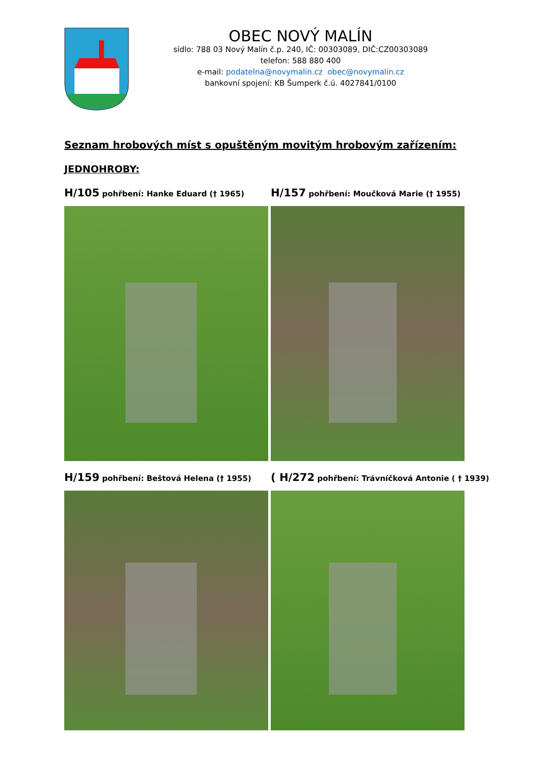OBEC NOVÝ MALÍN
sídlo: 788 03 Nový Malín č.p. 240, IČ: 00303089, DIČ:CZ00303089
telefon: 588 880 400
e-mail: podatelna@novymalin.cz obec@novymalin.cz
bankovní spojení: KB Šumperk č.ú. 4027841/0100
Seznam hrobových míst s opuštěným movitým hrobovým zařízením:
JEDNOHROBY:
H/105 pohřbení: Hanke Eduard († 1965)
H/157 pohřbení: Moučková Marie († 1955)
H/159 pohřbení: Beštová Helena († 1955)
( H/272 pohřbení: Trávníčková Antonie ( † 1939)